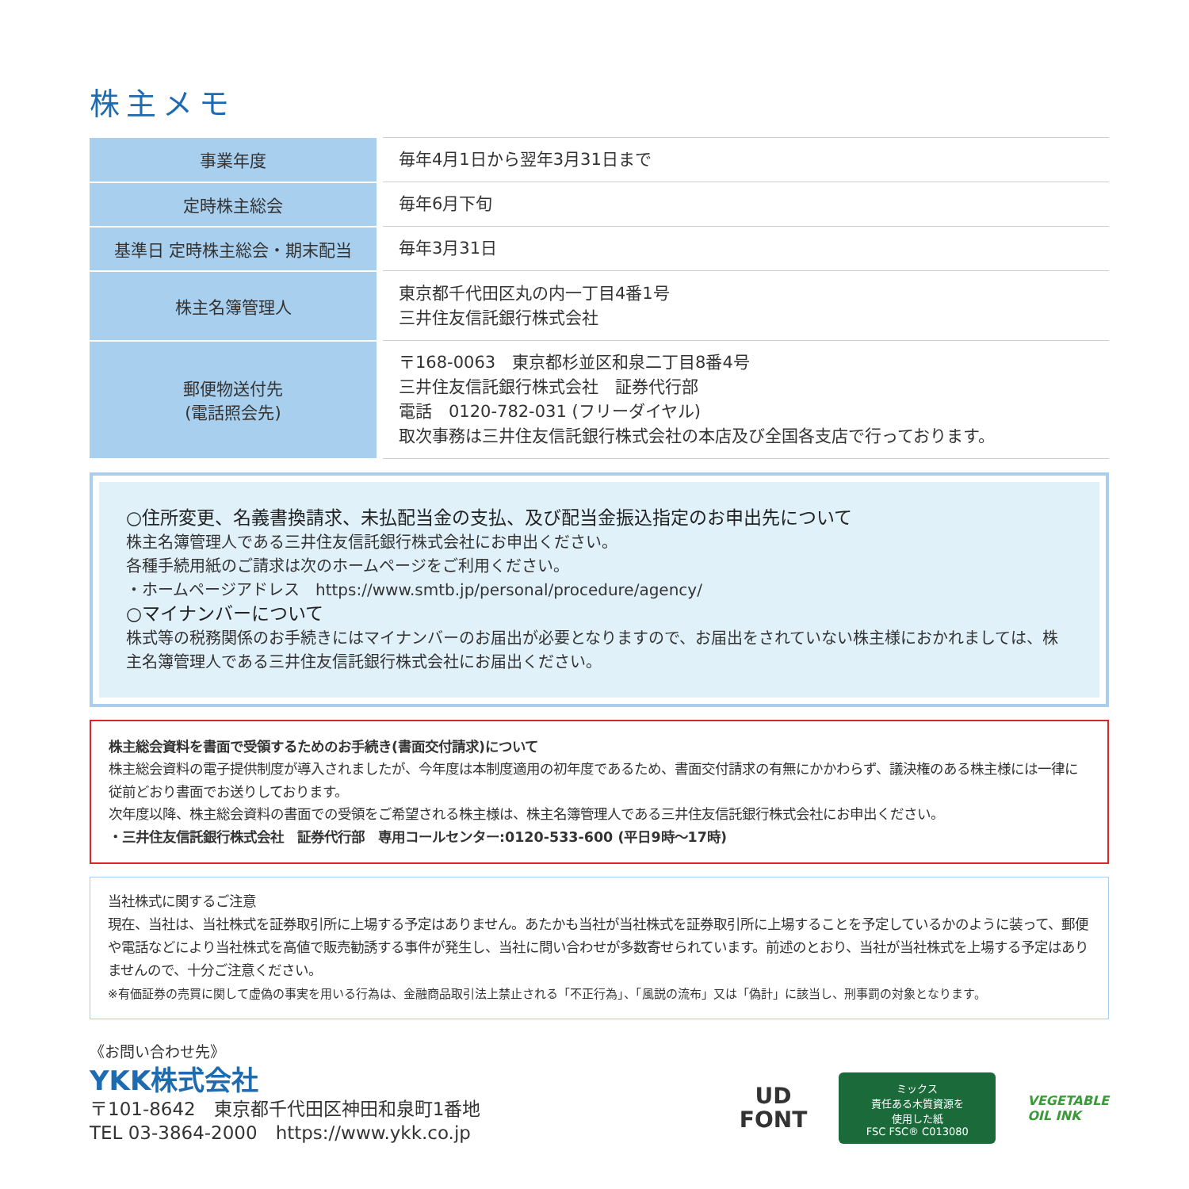株主メモ
| 事業年度 | 毎年4月1日から翌年3月31日まで |
| 定時株主総会 | 毎年6月下旬 |
| 基準日 定時株主総会・期末配当 | 毎年3月31日 |
| 株主名簿管理人 | 東京都千代田区丸の内一丁目4番1号 三井住友信託銀行株式会社 |
| 郵便物送付先 (電話照会先) | 〒168-0063 東京都杉並区和泉二丁目8番4号 三井住友信託銀行株式会社 証券代行部 電話 0120-782-031 (フリーダイヤル) 取次事務は三井住友信託銀行株式会社の本店及び全国各支店で行っております。 |
○住所変更、名義書換請求、未払配当金の支払、及び配当金振込指定のお申出先について
株主名簿管理人である三井住友信託銀行株式会社にお申出ください。
各種手続用紙のご請求は次のホームページをご利用ください。
・ホームページアドレス　https://www.smtb.jp/personal/procedure/agency/
○マイナンバーについて
株式等の税務関係のお手続きにはマイナンバーのお届出が必要となりますので、お届出をされていない株主様におかれましては、株主名簿管理人である三井住友信託銀行株式会社にお届出ください。
株主総会資料を書面で受領するためのお手続き(書面交付請求)について
株主総会資料の電子提供制度が導入されましたが、今年度は本制度適用の初年度であるため、書面交付請求の有無にかかわらず、議決権のある株主様には一律に従前どおり書面でお送りしております。
次年度以降、株主総会資料の書面での受領をご希望される株主様は、株主名簿管理人である三井住友信託銀行株式会社にお申出ください。
・三井住友信託銀行株式会社　証券代行部　専用コールセンター:0120-533-600 (平日9時～17時)
当社株式に関するご注意
現在、当社は、当社株式を証券取引所に上場する予定はありません。あたかも当社が当社株式を証券取引所に上場することを予定しているかのように装って、郵便や電話などにより当社株式を高値で販売勧誘する事件が発生し、当社に問い合わせが多数寄せられています。前述のとおり、当社が当社株式を上場する予定はありませんので、十分ご注意ください。
※有価証券の売買に関して虚偽の事実を用いる行為は、金融商品取引法上禁止される「不正行為」、「風説の流布」又は「偽計」に該当し、刑事罰の対象となります。
《お問い合わせ先》
YKK株式会社
〒101-8642　東京都千代田区神田和泉町1番地
TEL 03-3864-2000　https://www.ykk.co.jp
UD
FONT
ミックス
責任ある木質資源を
使用した紙
FSC FSC® C013080
VEGETABLE
OIL INK